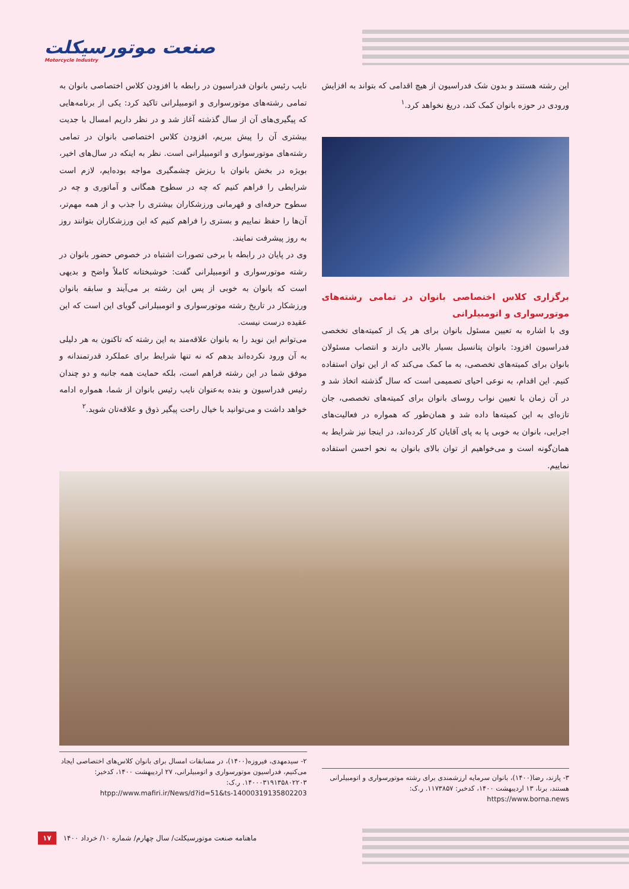صنعت موتورسیکلت
Motorcycle Industry
این رشته هستند و بدون شک فدراسیون از هیچ اقدامی که بتواند به افزایش ورودی در حوزه بانوان کمک کند، دریغ نخواهد کرد.<sup>۱</sup>
برگزاری کلاس اختصاصی بانوان در تمامی رشته‌های موتورسواری و اتومبیلرانی
وی با اشاره به تعیین مسئول بانوان برای هر یک از کمیته‌های تخخصی فدراسیون افزود: بانوان پتانسیل بسیار بالایی دارند و انتصاب مسئولان بانوان برای کمیته‌های تخصصی، به ما کمک می‌کند که از این توان استفاده کنیم. این اقدام، به نوعی احیای تصمیمی است که سال گذشته اتخاذ شد و در آن زمان با تعیین نواب روسای بانوان برای کمیته‌های تخصصی، جان تازه‌ای به این کمیته‌ها داده شد و همان‌طور که همواره در فعالیت‌های اجرایی، بانوان به خوبی پا به پای آقایان کار کرده‌اند، در اینجا نیز شرایط به همان‌گونه است و می‌خواهیم از توان بالای بانوان به نحو احسن استفاده نماییم.
نایب رئیس بانوان فدراسیون در رابطه با افزودن کلاس اختصاصی بانوان به تمامی رشته‌های موتورسواری و اتومبیلرانی تاکید کرد: یکی از برنامه‌هایی که پیگیری‌های آن از سال گذشته آغاز شد و در نظر داریم امسال با جدیت بیشتری آن را پیش ببریم، افزودن کلاس اختصاصی بانوان در تمامی رشته‌های موتورسواری و اتومبیلرانی است. نظر به اینکه در سال‌های اخیر، بویژه در بخش بانوان با ریزش چشمگیری مواجه بوده‌ایم، لازم است شرایطی را فراهم کنیم که چه در سطوح همگانی و آماتوری و چه در سطوح حرفه‌ای و قهرمانی ورزشکاران بیشتری را جذب و از همه مهم‌تر، آن‌ها را حفظ نماییم و بستری را فراهم کنیم که این ورزشکاران بتوانند روز به روز پیشرفت نمایند.
وی در پایان در رابطه با برخی تصورات اشتباه در خصوص حضور بانوان در رشته موتورسواری و اتومبیلرانی گفت: خوشبختانه کاملاً واضح و بدیهی است که بانوان به خوبی از پس این رشته بر می‌آیند و سابقه بانوان ورزشکار در تاریخ رشته موتورسواری و اتومبیلرانی گویای این است که این عقیده درست نیست.
می‌توانم این نوید را به بانوان علاقه‌مند به این رشته که تاکنون به هر دلیلی به آن ورود نکرده‌اند بدهم که نه تنها شرایط برای عملکرد قدرتمندانه و موفق شما در این رشته فراهم است، بلکه حمایت همه جانبه و دو چندان رئیس فدراسیون و بنده به‌عنوان نایب رئیس بانوان از شما، همواره ادامه خواهد داشت و می‌توانید با خیال راحت پیگیر ذوق و علاقه‌تان شوید.<sup>۲</sup>
۳- پازند، رضا(۱۴۰۰)، بانوان سرمایه ارزشمندی برای رشته موتورسواری و اتومبیلرانی هستند، برنا، ۱۳ اردیبهشت ۱۴۰۰، کدخبر: ۱۱۷۳۸۵۷. ر.ک:
https://www.borna.news
۲- سیدمهدی، فیروزه(۱۴۰۰)، در مسابقات امسال برای بانوان کلاس‌های اختصاصی ایجاد می‌کنیم، فدراسیون موتورسواری و اتومبیلرانی، ۲۷ اردیبهشت ۱۴۰۰، کدخبر: ۱۴۰۰۰۳۱۹۱۳۵۸۰۲۲۰۳. ر.ک:
htpp://www.mafiri.ir/News/d?id=51&ts-14000319135802203
ماهنامه صنعت موتورسیکلت/ سال چهارم/ شماره ۱۰/ خرداد ۱۴۰۰ ۱۷